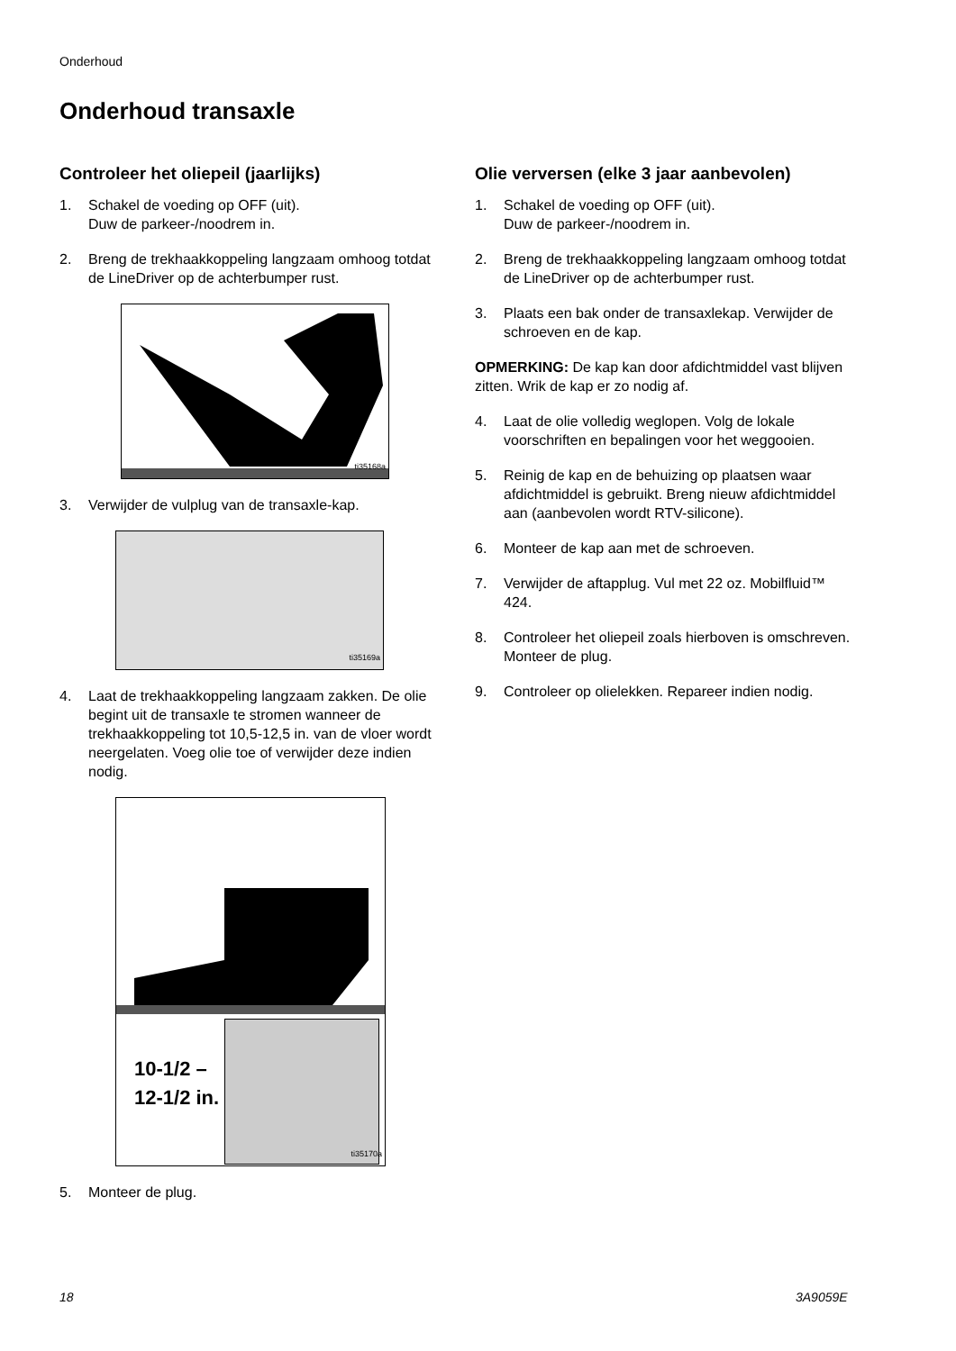Onderhoud
Onderhoud transaxle
Controleer het oliepeil (jaarlijks)
1. Schakel de voeding op OFF (uit).
Duw de parkeer-/noodrem in.
2. Breng de trekhaakkoppeling langzaam omhoog totdat de LineDriver op de achterbumper rust.
ti35168a
3. Verwijder de vulplug van de transaxle-kap.
ti35169a
4. Laat de trekhaakkoppeling langzaam zakken. De olie begint uit de transaxle te stromen wanneer de trekhaakkoppeling tot 10,5-12,5 in. van de vloer wordt neergelaten. Voeg olie toe of verwijder deze indien nodig.
10-1/2 – 12-1/2 in.
ti35170a
5. Monteer de plug.
Olie verversen (elke 3 jaar aanbevolen)
1. Schakel de voeding op OFF (uit).
Duw de parkeer-/noodrem in.
2. Breng de trekhaakkoppeling langzaam omhoog totdat de LineDriver op de achterbumper rust.
3. Plaats een bak onder de transaxlekap. Verwijder de schroeven en de kap.
OPMERKING: De kap kan door afdichtmiddel vast blijven zitten. Wrik de kap er zo nodig af.
4. Laat de olie volledig weglopen. Volg de lokale voorschriften en bepalingen voor het weggooien.
5. Reinig de kap en de behuizing op plaatsen waar afdichtmiddel is gebruikt. Breng nieuw afdichtmiddel aan (aanbevolen wordt RTV-silicone).
6. Monteer de kap aan met de schroeven.
7. Verwijder de aftapplug. Vul met 22 oz. Mobilfluid™ 424.
8. Controleer het oliepeil zoals hierboven is omschreven. Monteer de plug.
9. Controleer op olielekken. Repareer indien nodig.
18 3A9059E